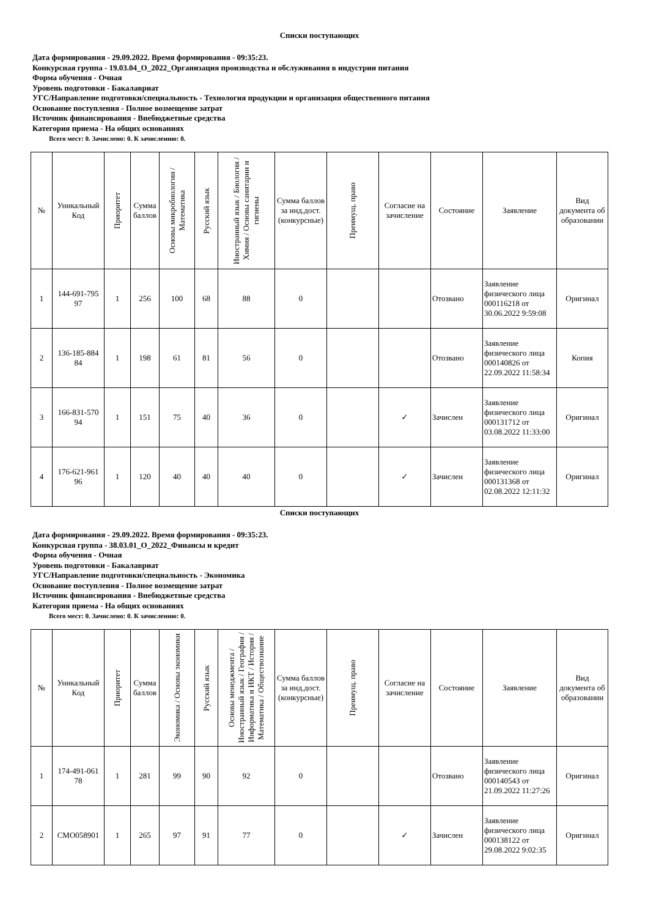Списки поступающих
Дата формирования - 29.09.2022. Время формирования - 09:35:23.
Конкурсная группа - 19.03.04_О_2022_Организация производства и обслуживания в индустрии питания
Форма обучения - Очная
Уровень подготовки - Бакалавриат
УГС/Направление подготовки/специальность - Технология продукции и организация общественного питания
Основание поступления - Полное возмещение затрат
Источник финансирования - Внебюджетные средства
Категория приема - На общих основаниях
Всего мест: 0. Зачислено: 0. К зачислению: 0.
| № | Уникальный Код | Приоритет | Сумма баллов | Основы микробиологии / Математика | Русский язык | Иностранный язык / Биология / Химия / Основы санитарии и гигиены | Сумма баллов за инд.дост.(конкурсные) | Преимущ. право | Согласие на зачисление | Состояние | Заявление | Вид документа об образовании |
| --- | --- | --- | --- | --- | --- | --- | --- | --- | --- | --- | --- | --- |
| 1 | 144-691-795 97 | 1 | 256 | 100 | 68 | 88 | 0 | | | Отозвано | Заявление физического лица 000116218 от 30.06.2022 9:59:08 | Оригинал |
| 2 | 136-185-884 84 | 1 | 198 | 61 | 81 | 56 | 0 | | | Отозвано | Заявление физического лица 000140826 от 22.09.2022 11:58:34 | Копия |
| 3 | 166-831-570 94 | 1 | 151 | 75 | 40 | 36 | 0 | | ✓ | Зачислен | Заявление физического лица 000131712 от 03.08.2022 11:33:00 | Оригинал |
| 4 | 176-621-961 96 | 1 | 120 | 40 | 40 | 40 | 0 | | ✓ | Зачислен | Заявление физического лица 000131368 от 02.08.2022 12:11:32 | Оригинал |
Списки поступающих
Дата формирования - 29.09.2022. Время формирования - 09:35:23.
Конкурсная группа - 38.03.01_О_2022_Финансы и кредит
Форма обучения - Очная
Уровень подготовки - Бакалавриат
УГС/Направление подготовки/специальность - Экономика
Основание поступления - Полное возмещение затрат
Источник финансирования - Внебюджетные средства
Категория приема - На общих основаниях
Всего мест: 0. Зачислено: 0. К зачислению: 0.
| № | Уникальный Код | Приоритет | Сумма баллов | Экономика / Основы экономики | Русский язык | Основы менеджмента / Иностранный язык / География / Информатика и ИКТ / История / Математика / Обществознание | Сумма баллов за инд.дост.(конкурсные) | Преимущ. право | Согласие на зачисление | Состояние | Заявление | Вид документа об образовании |
| --- | --- | --- | --- | --- | --- | --- | --- | --- | --- | --- | --- | --- |
| 1 | 174-491-061 78 | 1 | 281 | 99 | 90 | 92 | 0 | | | Отозвано | Заявление физического лица 000140543 от 21.09.2022 11:27:26 | Оригинал |
| 2 | СМО058901 | 1 | 265 | 97 | 91 | 77 | 0 | | ✓ | Зачислен | Заявление физического лица 000138122 от 29.08.2022 9:02:35 | Оригинал |